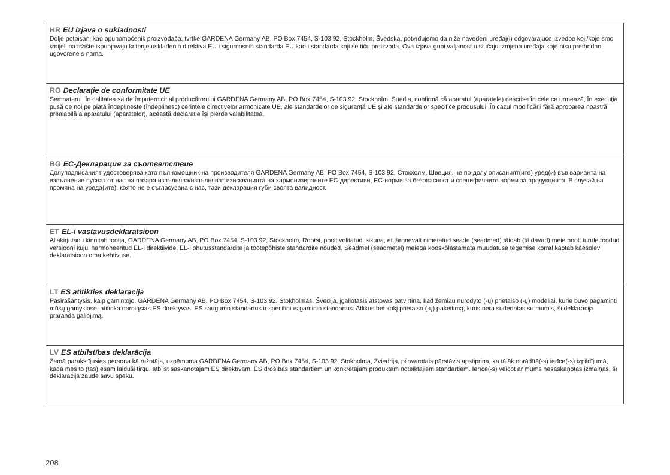HR EU izjava o sukladnosti
Dolje potpisani kao opunomoćenik proizvođača, tvrtke GARDENA Germany AB, PO Box 7454, S-103 92, Stockholm, Švedska, potvrđujemo da niže navedeni uređaj(i) odgovarajuće izvedbe koji/koje smo iznijeli na tržište ispunjavaju kriterije usklađenih direktiva EU i sigurnosnih standarda EU kao i standarda koji se tiču proizvoda. Ova izjava gubi valjanost u slučaju izmjena uređaja koje nisu prethodno ugovorene s nama.
RO Declarație de conformitate UE
Semnatarul, în calitatea sa de împuternicit al producătorului GARDENA Germany AB, PO Box 7454, S-103 92, Stockholm, Suedia, confirmă că aparatul (aparatele) descrise în cele ce urmează, în execuția pusă de noi pe piață îndeplinește (îndeplinesc) cerințele directivelor armonizate UE, ale standardelor de siguranță UE și ale standardelor specifice produsului. În cazul modificării fără aprobarea noastră prealabilă a aparatului (aparatelor), această declarație își pierde valabilitatea.
BG ЕС-Декларация за съответствие
Долуподписаният удостоверява като пълномощник на производителя GARDENA Germany AB, PO Box 7454, S-103 92, Стокхолм, Швеция, че по-долу описаният(ите) уред(и) във варианта на изпълнение пуснат от нас на пазара изпълнява/изпълняват изискванията на хармонизираните ЕС-директиви, ЕС-норми за безопасност и специфичните норми за продукцията. В случай на промяна на уреда(ите), която не е съгласувана с нас, тази декларация губи своята валидност.
ET EL-i vastavusdeklaratsioon
Allakirjutanu kinnitab tootja, GARDENA Germany AB, PO Box 7454, S-103 92, Stockholm, Rootsi, poolt volitatud isikuna, et järgnevalt nimetatud seade (seadmed) täidab (täidavad) meie poolt turule toodud versiooni kujul harmoneeritud EL-i direktiivide, EL-i ohutusstandardite ja tootepõhiste standardite nõuded. Seadmel (seadmetel) meiega kooskõlastamata muudatuse tegemise korral kaotab käesolev deklaratsioon oma kehtivuse.
LT ES atitikties deklaracija
Pasirašantysis, kaip gamintojo, GARDENA Germany AB, PO Box 7454, S-103 92, Stokholmas, Švedija, įgaliotasis atstovas patvirtina, kad žemiau nurodyto (-ų) prietaiso (-ų) modeliai, kurie buvo pagaminti mūsų gamyklose, atitinka darniąsias ES direktyvas, ES saugumo standartus ir specifinius gaminio standartus. Atlikus bet kokį prietaiso (-ų) pakeitimą, kuris nėra suderintas su mumis, ši deklaracija praranda galiojimą.
LV ES atbilstības deklarācija
Zemā parakstījusies persona kā ražotāja, uzņēmuma GARDENA Germany AB, PO Box 7454, S-103 92, Stokholma, Zviedrija, pilnvarotais pārstāvis apstiprina, ka tālāk norādītā(-s) ierīce(-s) izpildījumā, kādā mēs to (tās) esam laiduši tirgū, atbilst saskaņotajām ES direktīvām, ES drošības standartiem un konkrētajam produktam noteiktajiem standartiem. Ierīcē(-s) veicot ar mums nesaskaņotas izmaiņas, šī deklarācija zaudē savu spēku.
208